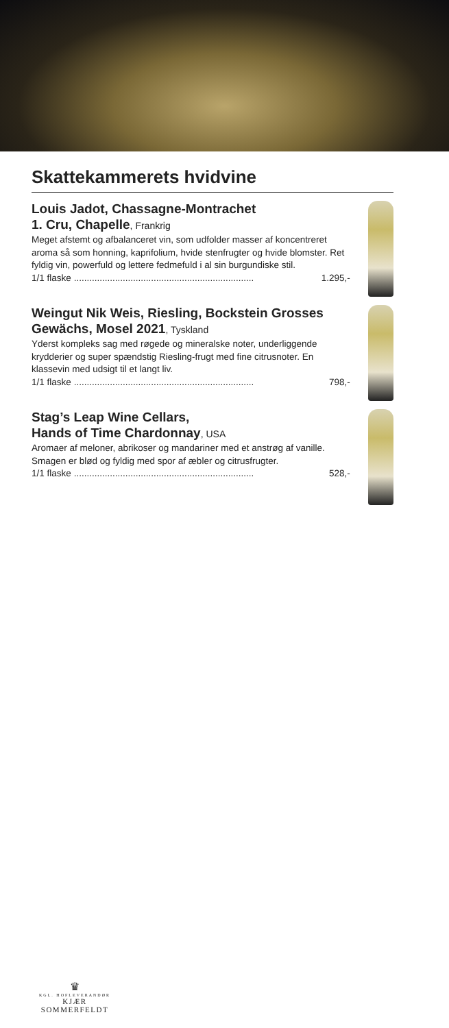Skattekammerets hvidvine
Louis Jadot, Chassagne-Montrachet
1. Cru, Chapelle, Frankrig
Meget afstemt og afbalanceret vin, som udfolder masser af koncentreret aroma så som honning, kaprifolium, hvide stenfrugter og hvide blomster. Ret fyldig vin, powerfuld og lettere fedmefuld i al sin burgundiske stil.
1/1 flaske...................................................................... 1.295,-
Weingut Nik Weis, Riesling, Bockstein Grosses Gewächs, Mosel 2021, Tyskland
Yderst kompleks sag med røgede og mineralske noter, underliggende krydderier og super spændstig Riesling-frugt med fine citrusnoter. En klassevin med udsigt til et langt liv.
1/1 flaske...................................................................... 798,-
Stag’s Leap Wine Cellars,
Hands of Time Chardonnay, USA
Aromaer af meloner, abrikoser og mandariner med et anstrøg af vanille. Smagen er blød og fyldig med spor af æbler og citrusfrugter.
1/1 flaske...................................................................... 528,-
♛
KGL. HOFLEVERANDØR
KJÆR SOMMERFELDT